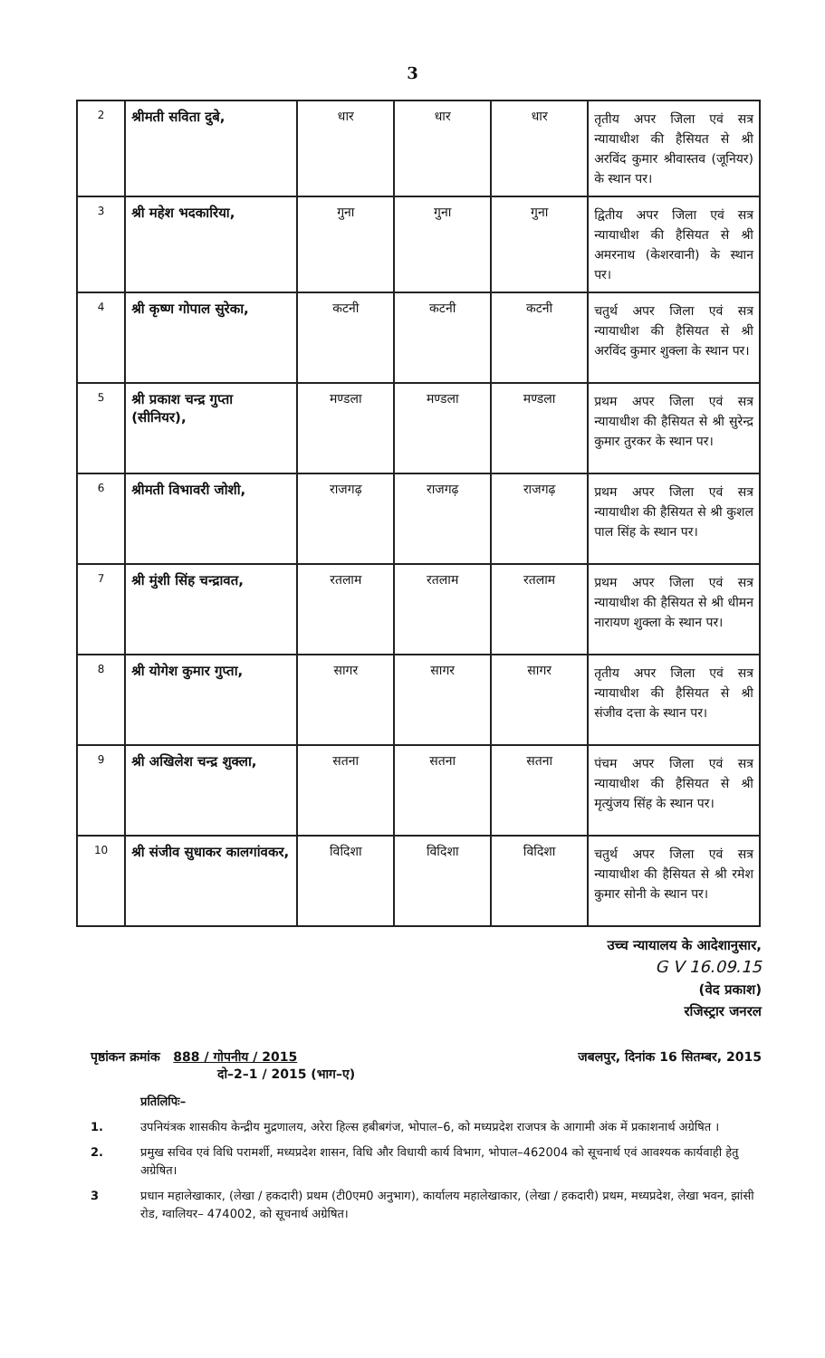3
| 2 | श्रीमती सविता दुबे, | धार | धार | धार | तृतीय अपर जिला एवं सत्र न्यायाधीश की हैसियत से श्री अरविंद कुमार श्रीवास्तव (जूनियर) के स्थान पर। |
| 3 | श्री महेश भदकारिया, | गुना | गुना | गुना | द्वितीय अपर जिला एवं सत्र न्यायाधीश की हैसियत से श्री अमरनाथ (केशरवानी) के स्थान पर। |
| 4 | श्री कृष्ण गोपाल सुरेका, | कटनी | कटनी | कटनी | चतुर्थ अपर जिला एवं सत्र न्यायाधीश की हैसियत से श्री अरविंद कुमार शुक्ला के स्थान पर। |
| 5 | श्री प्रकाश चन्द्र गुप्ता (सीनियर), | मण्डला | मण्डला | मण्डला | प्रथम अपर जिला एवं सत्र न्यायाधीश की हैसियत से श्री सुरेन्द्र कुमार तुरकर के स्थान पर। |
| 6 | श्रीमती विभावरी जोशी, | राजगढ़ | राजगढ़ | राजगढ़ | प्रथम अपर जिला एवं सत्र न्यायाधीश की हैसियत से श्री कुशल पाल सिंह के स्थान पर। |
| 7 | श्री मुंशी सिंह चन्द्रावत, | रतलाम | रतलाम | रतलाम | प्रथम अपर जिला एवं सत्र न्यायाधीश की हैसियत से श्री धीमन नारायण शुक्ला के स्थान पर। |
| 8 | श्री योगेश कुमार गुप्ता, | सागर | सागर | सागर | तृतीय अपर जिला एवं सत्र न्यायाधीश की हैसियत से श्री संजीव दत्ता के स्थान पर। |
| 9 | श्री अखिलेश चन्द्र शुक्ला, | सतना | सतना | सतना | पंचम अपर जिला एवं सत्र न्यायाधीश की हैसियत से श्री मृत्युंजय सिंह के स्थान पर। |
| 10 | श्री संजीव सुधाकर कालगांवकर, | विदिशा | विदिशा | विदिशा | चतुर्थ अपर जिला एवं सत्र न्यायाधीश की हैसियत से श्री रमेश कुमार सोनी के स्थान पर। |
उच्च न्यायालय के आदेशानुसार,
G V 16.09.15
(वेद प्रकाश)
रजिस्ट्रार जनरल
पृष्ठांकन क्रमांक 888 / गोपनीय / 2015
दो–2–1 / 2015 (भाग–ए)
जबलपुर, दिनांक 16 सितम्बर, 2015
प्रतिलिपिः–
1. उपनियंत्रक शासकीय केन्द्रीय मुद्रणालय, अरेरा हिल्स हबीबगंज, भोपाल–6, को मध्यप्रदेश राजपत्र के आगामी अंक में प्रकाशनार्थ अग्रेषित ।
2. प्रमुख सचिव एवं विधि परामर्शी, मध्यप्रदेश शासन, विधि और विधायी कार्य विभाग, भोपाल–462004 को सूचनार्थ एवं आवश्यक कार्यवाही हेतु अग्रेषित।
3 प्रधान महालेखाकार, (लेखा / हकदारी) प्रथम (टी0एम0 अनुभाग), कार्यालय महालेखाकार, (लेखा / हकदारी) प्रथम, मध्यप्रदेश, लेखा भवन, झांसी रोड, ग्वालियर– 474002, को सूचनार्थ अग्रेषित।